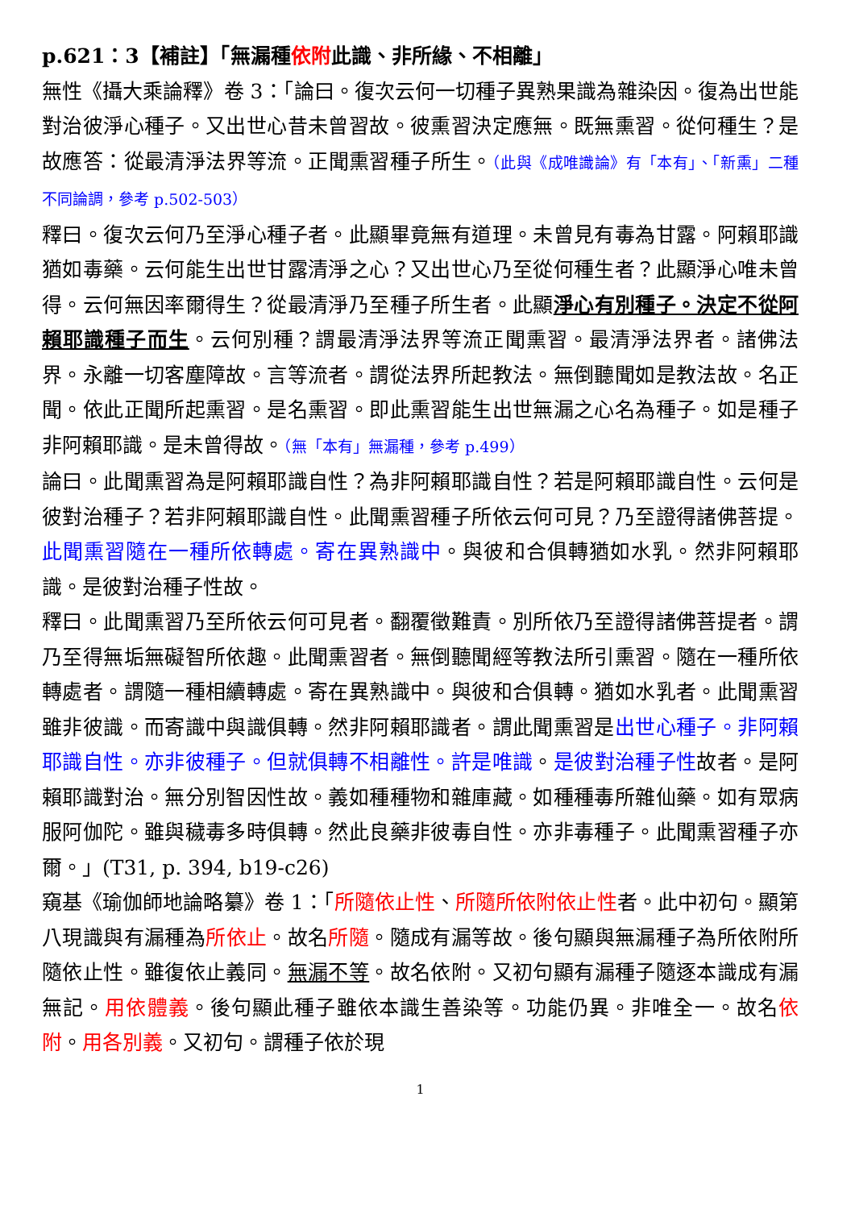p.621：3【補註】「無漏種依附此識、非所緣、不相離」
無性《攝大乘論釋》卷 3：「論曰。復次云何一切種子異熟果識為雜染因。復為出世能對治彼淨心種子。又出世心昔未曾習故。彼熏習決定應無。既無熏習。從何種生？是故應答：從最清淨法界等流。正聞熏習種子所生。（此與《成唯識論》有「本有」、「新熏」二種不同論調，參考 p.502-503）
釋曰。復次云何乃至淨心種子者。此顯畢竟無有道理。未曾見有毒為甘露。阿賴耶識猶如毒藥。云何能生出世甘露清淨之心？又出世心乃至從何種生者？此顯淨心唯未曾得。云何無因率爾得生？從最清淨乃至種子所生者。此顯淨心有別種子。決定不從阿賴耶識種子而生。云何別種？謂最清淨法界等流正聞熏習。最清淨法界者。諸佛法界。永離一切客塵障故。言等流者。謂從法界所起教法。無倒聽聞如是教法故。名正聞。依此正聞所起熏習。是名熏習。即此熏習能生出世無漏之心名為種子。如是種子非阿賴耶識。是未曾得故。（無「本有」無漏種，參考 p.499）
論曰。此聞熏習為是阿賴耶識自性？為非阿賴耶識自性？若是阿賴耶識自性。云何是彼對治種子？若非阿賴耶識自性。此聞熏習種子所依云何可見？乃至證得諸佛菩提。此聞熏習隨在一種所依轉處。寄在異熟識中。與彼和合俱轉猶如水乳。然非阿賴耶識。是彼對治種子性故。
釋曰。此聞熏習乃至所依云何可見者。翻覆徵難責。別所依乃至證得諸佛菩提者。謂乃至得無垢無礙智所依趣。此聞熏習者。無倒聽聞經等教法所引熏習。隨在一種所依轉處者。謂隨一種相續轉處。寄在異熟識中。與彼和合俱轉。猶如水乳者。此聞熏習雖非彼識。而寄識中與識俱轉。然非阿賴耶識者。謂此聞熏習是出世心種子。非阿賴耶識自性。亦非彼種子。但就俱轉不相離性。許是唯識。是彼對治種子性故者。是阿賴耶識對治。無分別智因性故。義如種種物和雜庫藏。如種種毒所雜仙藥。如有眾病服阿伽陀。雖與穢毒多時俱轉。然此良藥非彼毒自性。亦非毒種子。此聞熏習種子亦爾。」(T31, p. 394, b19-c26)
窺基《瑜伽師地論略纂》卷 1：「所隨依止性、所隨所依附依止性者。此中初句。顯第八現識與有漏種為所依止。故名所隨。隨成有漏等故。後句顯與無漏種子為所依附所隨依止性。雖復依止義同。無漏不等。故名依附。又初句顯有漏種子隨逐本識成有漏無記。用依體義。後句顯此種子雖依本識生善染等。功能仍異。非唯全一。故名依附。用各別義。又初句。謂種子依於現
1